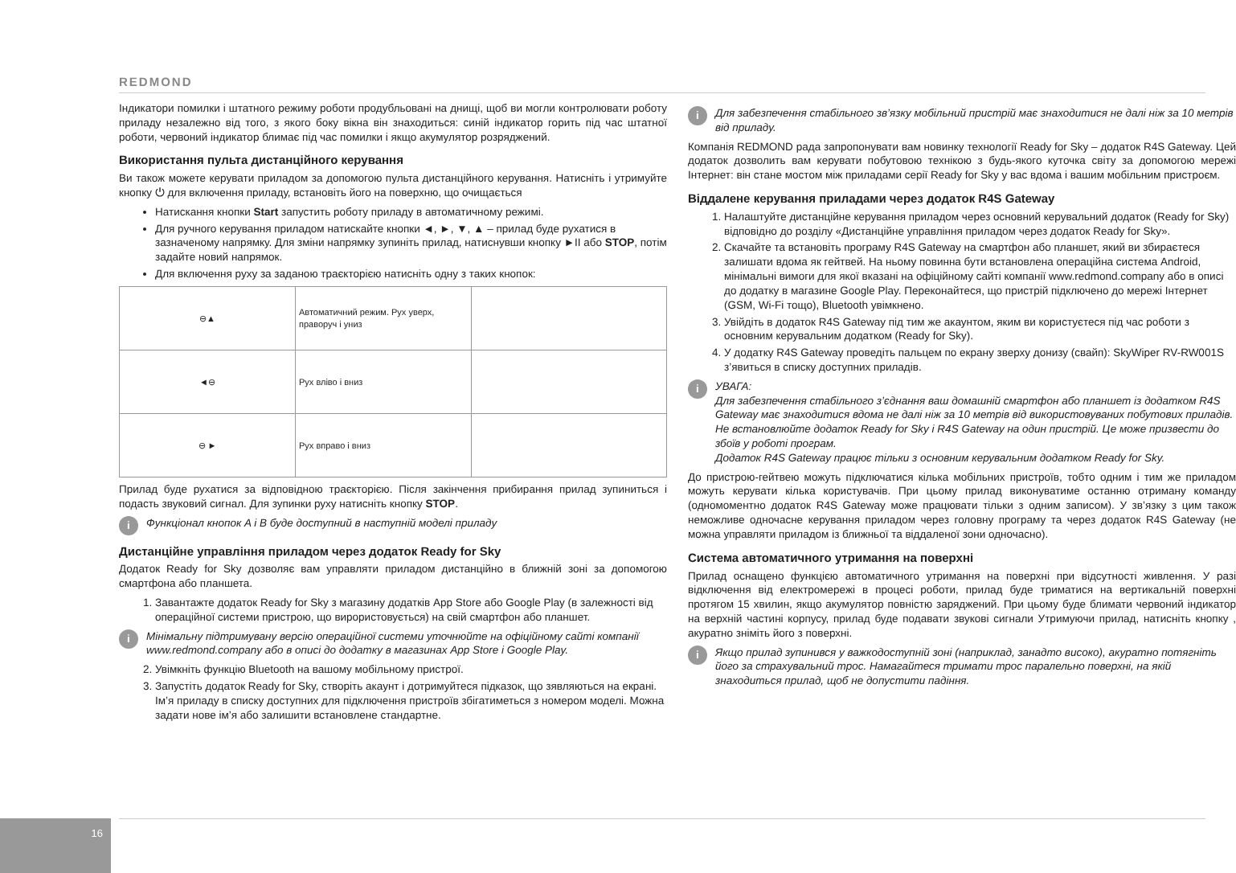REDMOND
Індикатори помилки і штатного режиму роботи продубльовані на днищі, щоб ви могли контролювати роботу приладу незалежно від того, з якого боку вікна він знаходиться: синій індикатор горить під час штатної роботи, червоний індикатор блимає під час помилки і якщо акумулятор розряджений.
Використання пульта дистанційного керування
Ви також можете керувати приладом за допомогою пульта дистанційного керування. Натисніть і утримуйте кнопку ⏻ для включення приладу, встановіть його на поверхню, що очищається
Натискання кнопки Start запустить роботу приладу в автоматичному режимі.
Для ручного керування приладом натискайте кнопки ◄, ►, ▼, ▲ – прилад буде рухатися в зазначеному напрямку. Для зміни напрямку зупиніть прилад, натиснувши кнопку ►II або STOP, потім задайте новий напрямок.
Для включення руху за заданою траєкторією натисніть одну з таких кнопок:
| ⊖▲ | Автоматичний режим. Рух уверх, праворуч і униз | |
| ◄⊖ | Рух вліво і вниз | |
| ⊖ ► | Рух вправо і вниз | |
Прилад буде рухатися за відповідною траєкторією. Після закінчення прибирання прилад зупиниться і подасть звуковий сигнал. Для зупинки руху натисніть кнопку STOP.
i Функціонал кнопок A і B буде доступний в наступній моделі приладу
Дистанційне управління приладом через додаток Ready for Sky
Додаток Ready for Sky дозволяє вам управляти приладом дистанційно в ближній зоні за допомогою смартфона або планшета.
1. Завантажте додаток Ready for Sky з магазину додатків App Store або Google Play (в залежності від операційної системи пристрою, що вирористовується) на свій смартфон або планшет.
i Мінімальну підтримувану версію операційної системи уточнюйте на офіційному сайті компанії www.redmond.company або в описі до додатку в магазинах App Store і Google Play.
2. Увімкніть функцію Bluetooth на вашому мобільному пристрої.
3. Запустіть додаток Ready for Sky, створіть акаунт і дотримуйтеся підказок, що зявляються на екрані. Ім’я приладу в списку доступних для підключення пристроїв збігатиметься з номером моделі. Можна задати нове ім’я або залишити встановлене стандартне.
i Для забезпечення стабільного зв’язку мобільний пристрій має знаходитися не далі ніж за 10 метрів від приладу.
Компанія REDMOND рада запропонувати вам новинку технології Ready for Sky – додаток R4S Gateway. Цей додаток дозволить вам керувати побутовою технікою з будь-якого куточка світу за допомогою мережі Інтернет: він стане мостом між приладами серії Ready for Sky у вас вдома і вашим мобільним пристроєм.
Віддалене керування приладами через додаток R4S Gateway
1. Налаштуйте дистанційне керування приладом через основний керувальний додаток (Ready for Sky) відповідно до розділу «Дистанційне управління приладом через додаток Ready for Sky».
2. Скачайте та встановіть програму R4S Gateway на смартфон або планшет, який ви збираєтеся залишати вдома як гейтвей. На ньому повинна бути встановлена операційна система Android, мінімальні вимоги для якої вказані на офіційному сайті компанії www.redmond.company або в описі до додатку в магазине Google Play. Переконайтеся, що пристрій підключено до мережі Інтернет (GSM, Wi-Fi тощо), Bluetooth увімкнено.
3. Увійдіть в додаток R4S Gateway під тим же акаунтом, яким ви користуєтеся під час роботи з основним керувальним додатком (Ready for Sky).
4. У додатку R4S Gateway проведіть пальцем по екрану зверху донизу (свайп): SkyWiper RV-RW001S з’явиться в списку доступних приладів.
i УВАГА:
Для забезпечення стабільного з’єднання ваш домашній смартфон або планшет із додатком R4S Gateway має знаходитися вдома не далі ніж за 10 метрів від використовуваних побутових приладів.
Не встановлюйте додаток Ready for Sky і R4S Gateway на один пристрій. Це може призвести до збоїв у роботі програм.
Додаток R4S Gateway працює тільки з основним керувальним додатком Ready for Sky.
До пристрою-гейтвею можуть підключатися кілька мобільних пристроїв, тобто одним і тим же приладом можуть керувати кілька користувачів. При цьому прилад виконуватиме останню отриману команду (одномоментно додаток R4S Gateway може працювати тільки з одним записом). У зв’язку з цим також неможливе одночасне керування приладом через головну програму та через додаток R4S Gateway (не можна управляти приладом із ближньої та віддаленої зони одночасно).
Система автоматичного утримання на поверхні
Прилад оснащено функцією автоматичного утримання на поверхні при відсутності живлення. У разі відключення від електромережі в процесі роботи, прилад буде триматися на вертикальній поверхні протягом 15 хвилин, якщо акумулятор повністю заряджений. При цьому буде блимати червоний індикатор на верхній частині корпусу, прилад буде подавати звукові сигнали Утримуючи прилад, натисніть кнопку , акуратно зніміть його з поверхні.
i Якщо прилад зупинився у важкодоступній зоні (наприклад, занадто високо), акуратно потягніть його за страхувальний трос. Намагайтеся тримати трос паралельно поверхні, на якій знаходиться прилад, щоб не допустити падіння.
16